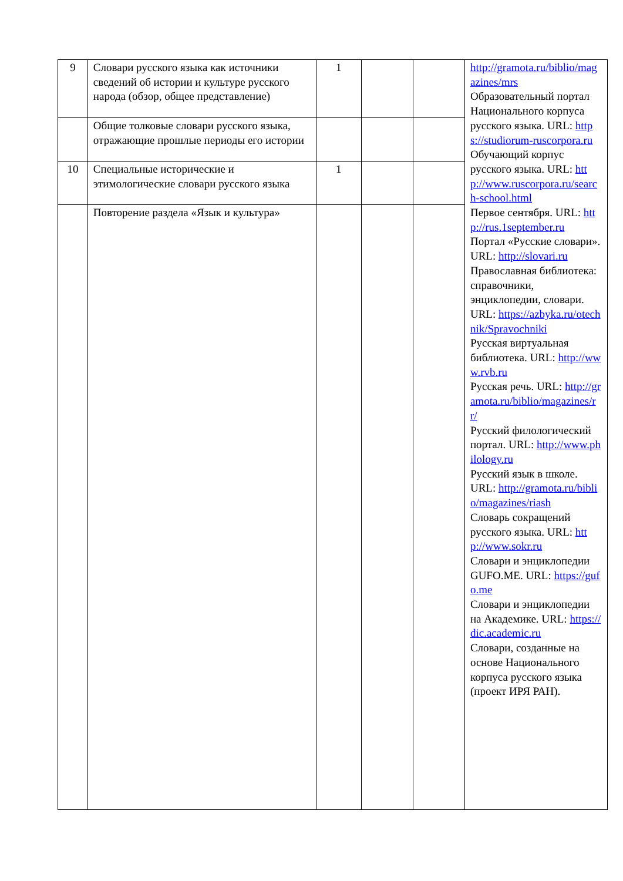| 9 | Словари русского языка как источники сведений об истории и культуре русского народа (обзор, общее представление) | 1 | | | http://gramota.ru/biblio/magazines/mrs Образовательный портал Национального корпуса русского языка. URL: https://studiorum-ruscorpora.ru Обучающий корпус русского языка. URL: http://www.ruscorpora.ru/search-school.html Первое сентября. URL: http://rus.1september.ru Портал «Русские словари». URL: http://slovari.ru Православная библиотека: справочники, энциклопедии, словари. URL: https://azbyka.ru/otechnik/Spravochniki Русская виртуальная библиотека. URL: http://www.rvb.ru Русская речь. URL: http://gramota.ru/biblio/magazines/rr/ Русский филологический портал. URL: http://www.philology.ru Русский язык в школе. URL: http://gramota.ru/biblio/magazines/riash Словарь сокращений русского языка. URL: http://www.sokr.ru Словари и энциклопедии GUFO.ME. URL: https://gufo.me Словари и энциклопедии на Академике. URL: https://dic.academic.ru Словари, созданные на основе Национального корпуса русского языка (проект ИРЯ РАН). |
| | Общие толковые словари русского языка, отражающие прошлые периоды его истории | | | | |
| 10 | Специальные исторические и этимологические словари русского языка | 1 | | | |
| | Повторение раздела «Язык и культура» | | | | |